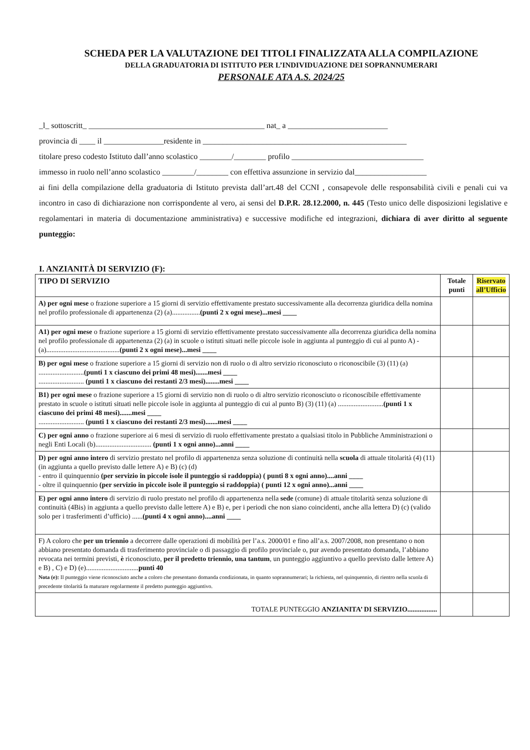SCHEDA PER LA VALUTAZIONE DEI TITOLI FINALIZZATA ALLA COMPILAZIONE
DELLA GRADUATORIA DI ISTITUTO PER L’INDIVIDUAZIONE DEI SOPRANNUMERARI
PERSONALE ATA A.S. 2024/25
_l_ sottoscritt_ ____________________________________________ nat_ a _________________________
provincia di ____ il _______________residente in ___________________________________________________
titolare preso codesto Istituto dall’anno scolastico ________/________ profilo _________________________________
immesso in ruolo nell’anno scolastico ________/________ con effettiva assunzione in servizio dal__________________
ai fini della compilazione della graduatoria di Istituto prevista dall’art.48 del CCNI , consapevole delle responsabilità civili e penali cui va incontro in caso di dichiarazione non corrispondente al vero, ai sensi del D.P.R. 28.12.2000, n. 445 (Testo unico delle disposizioni legislative e regolamentari in materia di documentazione amministrativa) e successive modifiche ed integrazioni, dichiara di aver diritto al seguente punteggio:
I. ANZIANITÀ DI SERVIZIO (F):
| TIPO DI SERVIZIO | Totale punti | Riservato all’Ufficio |
| --- | --- | --- |
| A) per ogni mese o frazione superiore a 15 giorni di servizio effettivamente prestato successivamente alla decorrenza giuridica della nomina nel profilo professionale di appartenenza (2) (a)................ (punti 2 x ogni mese)...mesi ____ | | |
| A1) per ogni mese o frazione superiore a 15 giorni di servizio effettivamente prestato successivamente alla decorrenza giuridica della nomina nel profilo professionale di appartenenza (2) (a) in scuole o istituti situati nelle piccole isole in aggiunta al punteggio di cui al punto A) - (a).......................................... (punti 2 x ogni mese)...mesi ____ | | |
| B) per ogni mese o frazione superiore a 15 giorni di servizio non di ruolo o di altro servizio riconosciuto o riconoscibile (3) (11) (a) .......................... (punti 1 x ciascuno dei primi 48 mesi).......mesi ____ .......................... (punti 1 x ciascuno dei restanti 2/3 mesi)........mesi ____ | | |
| B1) per ogni mese o frazione superiore a 15 giorni di servizio non di ruolo o di altro servizio riconosciuto o riconoscibile effettivamente prestato in scuole o istituti situati nelle piccole isole in aggiunta al punteggio di cui al punto B) (3) (11) (a) .......................... (punti 1 x ciascuno dei primi 48 mesi).......mesi ____ .......................... (punti 1 x ciascuno dei restanti 2/3 mesi).......mesi ____ | | |
| C) per ogni anno o frazione superiore ai 6 mesi di servizio di ruolo effettivamente prestato a qualsiasi titolo in Pubbliche Amministrazioni o negli Enti Locali (b)................................ (punti 1 x ogni anno)...anni ____ | | |
| D) per ogni anno intero di servizio prestato nel profilo di appartenenza senza soluzione di continuità nella scuola di attuale titolarità (4) (11) (in aggiunta a quello previsto dalle lettere A) e B) (c) (d) - entro il quinquennio (per servizio in piccole isole il punteggio si raddoppia) ( punti 8 x ogni anno)....anni ____ - oltre il quinquennio (per servizio in piccole isole il punteggio si raddoppia) ( punti 12 x ogni anno)...anni ____ | | |
| E) per ogni anno intero di servizio di ruolo prestato nel profilo di appartenenza nella sede (comune) di attuale titolarità senza soluzione di continuità (4Bis) in aggiunta a quello previsto dalle lettere A) e B) e, per i periodi che non siano coincidenti, anche alla lettera D) (c) (valido solo per i trasferimenti d’ufficio) ...... (punti 4 x ogni anno)....anni ____ | | |
| F) A coloro che per un triennio a decorrere dalle operazioni di mobilità per l’a.s. 2000/01 e fino all’a.s. 2007/2008, non presentano o non abbiano presentato domanda di trasferimento provinciale o di passaggio di profilo provinciale o, pur avendo presentato domanda, l’abbiano revocata nei termini previsti, è riconosciuto, per il predetto triennio, una tantum , un punteggio aggiuntivo a quello previsto dalle lettere A) e B) , C) e D) (e).............................. punti 40 Nota (e): Il punteggio viene riconosciuto anche a coloro che presentano domanda condizionata, in quanto soprannumerari; la richiesta, nel quinquennio, di rientro nella scuola di precedente titolarità fa maturare regolarmente il predetto punteggio aggiuntivo. | | |
| TOTALE PUNTEGGIO ANZIANITA’ DI SERVIZIO................. | | |